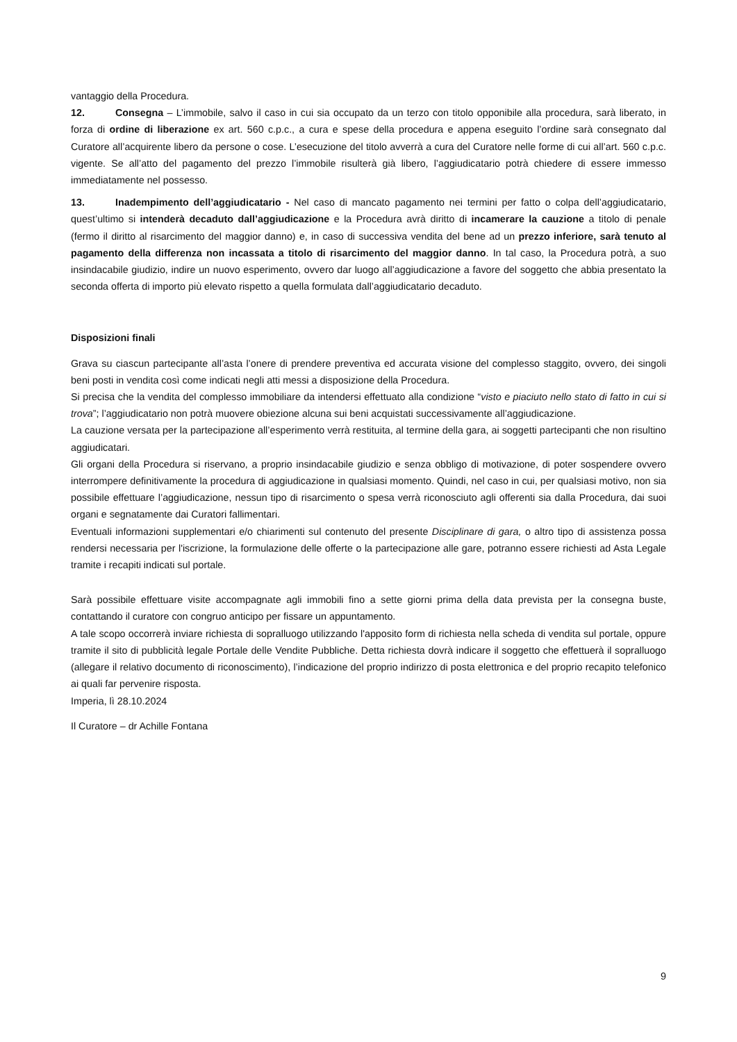vantaggio della Procedura.
12. Consegna – L’immobile, salvo il caso in cui sia occupato da un terzo con titolo opponibile alla procedura, sarà liberato, in forza di ordine di liberazione ex art. 560 c.p.c., a cura e spese della procedura e appena eseguito l’ordine sarà consegnato dal Curatore all’acquirente libero da persone o cose. L’esecuzione del titolo avverrà a cura del Curatore nelle forme di cui all’art. 560 c.p.c. vigente. Se all’atto del pagamento del prezzo l’immobile risulterà già libero, l’aggiudicatario potrà chiedere di essere immesso immediatamente nel possesso.
13. Inadempimento dell’aggiudicatario - Nel caso di mancato pagamento nei termini per fatto o colpa dell’aggiudicatario, quest’ultimo si intenderà decaduto dall’aggiudicazione e la Procedura avrà diritto di incamerare la cauzione a titolo di penale (fermo il diritto al risarcimento del maggior danno) e, in caso di successiva vendita del bene ad un prezzo inferiore, sarà tenuto al pagamento della differenza non incassata a titolo di risarcimento del maggior danno. In tal caso, la Procedura potrà, a suo insindacabile giudizio, indire un nuovo esperimento, ovvero dar luogo all’aggiudicazione a favore del soggetto che abbia presentato la seconda offerta di importo più elevato rispetto a quella formulata dall’aggiudicatario decaduto.
Disposizioni finali
Grava su ciascun partecipante all’asta l’onere di prendere preventiva ed accurata visione del complesso staggito, ovvero, dei singoli beni posti in vendita così come indicati negli atti messi a disposizione della Procedura.
Si precisa che la vendita del complesso immobiliare da intendersi effettuato alla condizione “visto e piaciuto nello stato di fatto in cui si trova”; l’aggiudicatario non potrà muovere obiezione alcuna sui beni acquistati successivamente all’aggiudicazione.
La cauzione versata per la partecipazione all’esperimento verrà restituita, al termine della gara, ai soggetti partecipanti che non risultino aggiudicatari.
Gli organi della Procedura si riservano, a proprio insindacabile giudizio e senza obbligo di motivazione, di poter sospendere ovvero interrompere definitivamente la procedura di aggiudicazione in qualsiasi momento. Quindi, nel caso in cui, per qualsiasi motivo, non sia possibile effettuare l’aggiudicazione, nessun tipo di risarcimento o spesa verrà riconosciuto agli offerenti sia dalla Procedura, dai suoi organi e segnatamente dai Curatori fallimentari.
Eventuali informazioni supplementari e/o chiarimenti sul contenuto del presente Disciplinare di gara, o altro tipo di assistenza possa rendersi necessaria per l'iscrizione, la formulazione delle offerte o la partecipazione alle gare, potranno essere richiesti ad Asta Legale tramite i recapiti indicati sul portale.
Sarà possibile effettuare visite accompagnate agli immobili fino a sette giorni prima della data prevista per la consegna buste, contattando il curatore con congruo anticipo per fissare un appuntamento.
A tale scopo occorrerà inviare richiesta di sopralluogo utilizzando l'apposito form di richiesta nella scheda di vendita sul portale, oppure tramite il sito di pubblicità legale Portale delle Vendite Pubbliche. Detta richiesta dovrà indicare il soggetto che effettuerà il sopralluogo (allegare il relativo documento di riconoscimento), l’indicazione del proprio indirizzo di posta elettronica e del proprio recapito telefonico ai quali far pervenire risposta.
Imperia, lì 28.10.2024
Il Curatore – dr Achille Fontana
9